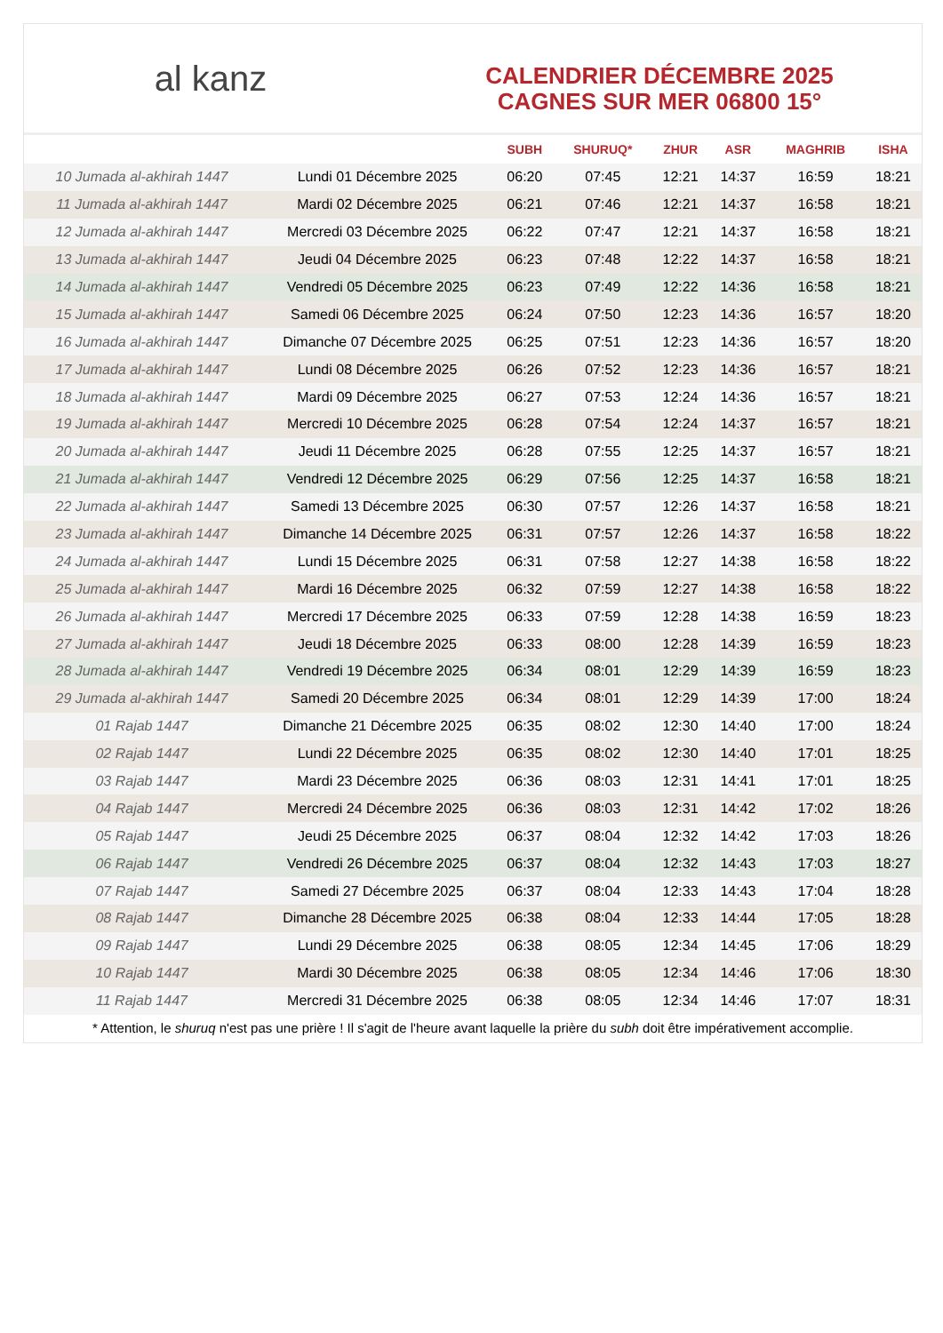al kanz
CALENDRIER DÉCEMBRE 2025
CAGNES SUR MER 06800 15°
| | | SUBH | SHURUQ* | ZHUR | ASR | MAGHRIB | ISHA |
| --- | --- | --- | --- | --- | --- | --- | --- |
| 10 Jumada al-akhirah 1447 | Lundi 01 Décembre 2025 | 06:20 | 07:45 | 12:21 | 14:37 | 16:59 | 18:21 |
| 11 Jumada al-akhirah 1447 | Mardi 02 Décembre 2025 | 06:21 | 07:46 | 12:21 | 14:37 | 16:58 | 18:21 |
| 12 Jumada al-akhirah 1447 | Mercredi 03 Décembre 2025 | 06:22 | 07:47 | 12:21 | 14:37 | 16:58 | 18:21 |
| 13 Jumada al-akhirah 1447 | Jeudi 04 Décembre 2025 | 06:23 | 07:48 | 12:22 | 14:37 | 16:58 | 18:21 |
| 14 Jumada al-akhirah 1447 | Vendredi 05 Décembre 2025 | 06:23 | 07:49 | 12:22 | 14:36 | 16:58 | 18:21 |
| 15 Jumada al-akhirah 1447 | Samedi 06 Décembre 2025 | 06:24 | 07:50 | 12:23 | 14:36 | 16:57 | 18:20 |
| 16 Jumada al-akhirah 1447 | Dimanche 07 Décembre 2025 | 06:25 | 07:51 | 12:23 | 14:36 | 16:57 | 18:20 |
| 17 Jumada al-akhirah 1447 | Lundi 08 Décembre 2025 | 06:26 | 07:52 | 12:23 | 14:36 | 16:57 | 18:21 |
| 18 Jumada al-akhirah 1447 | Mardi 09 Décembre 2025 | 06:27 | 07:53 | 12:24 | 14:36 | 16:57 | 18:21 |
| 19 Jumada al-akhirah 1447 | Mercredi 10 Décembre 2025 | 06:28 | 07:54 | 12:24 | 14:37 | 16:57 | 18:21 |
| 20 Jumada al-akhirah 1447 | Jeudi 11 Décembre 2025 | 06:28 | 07:55 | 12:25 | 14:37 | 16:57 | 18:21 |
| 21 Jumada al-akhirah 1447 | Vendredi 12 Décembre 2025 | 06:29 | 07:56 | 12:25 | 14:37 | 16:58 | 18:21 |
| 22 Jumada al-akhirah 1447 | Samedi 13 Décembre 2025 | 06:30 | 07:57 | 12:26 | 14:37 | 16:58 | 18:21 |
| 23 Jumada al-akhirah 1447 | Dimanche 14 Décembre 2025 | 06:31 | 07:57 | 12:26 | 14:37 | 16:58 | 18:22 |
| 24 Jumada al-akhirah 1447 | Lundi 15 Décembre 2025 | 06:31 | 07:58 | 12:27 | 14:38 | 16:58 | 18:22 |
| 25 Jumada al-akhirah 1447 | Mardi 16 Décembre 2025 | 06:32 | 07:59 | 12:27 | 14:38 | 16:58 | 18:22 |
| 26 Jumada al-akhirah 1447 | Mercredi 17 Décembre 2025 | 06:33 | 07:59 | 12:28 | 14:38 | 16:59 | 18:23 |
| 27 Jumada al-akhirah 1447 | Jeudi 18 Décembre 2025 | 06:33 | 08:00 | 12:28 | 14:39 | 16:59 | 18:23 |
| 28 Jumada al-akhirah 1447 | Vendredi 19 Décembre 2025 | 06:34 | 08:01 | 12:29 | 14:39 | 16:59 | 18:23 |
| 29 Jumada al-akhirah 1447 | Samedi 20 Décembre 2025 | 06:34 | 08:01 | 12:29 | 14:39 | 17:00 | 18:24 |
| 01 Rajab 1447 | Dimanche 21 Décembre 2025 | 06:35 | 08:02 | 12:30 | 14:40 | 17:00 | 18:24 |
| 02 Rajab 1447 | Lundi 22 Décembre 2025 | 06:35 | 08:02 | 12:30 | 14:40 | 17:01 | 18:25 |
| 03 Rajab 1447 | Mardi 23 Décembre 2025 | 06:36 | 08:03 | 12:31 | 14:41 | 17:01 | 18:25 |
| 04 Rajab 1447 | Mercredi 24 Décembre 2025 | 06:36 | 08:03 | 12:31 | 14:42 | 17:02 | 18:26 |
| 05 Rajab 1447 | Jeudi 25 Décembre 2025 | 06:37 | 08:04 | 12:32 | 14:42 | 17:03 | 18:26 |
| 06 Rajab 1447 | Vendredi 26 Décembre 2025 | 06:37 | 08:04 | 12:32 | 14:43 | 17:03 | 18:27 |
| 07 Rajab 1447 | Samedi 27 Décembre 2025 | 06:37 | 08:04 | 12:33 | 14:43 | 17:04 | 18:28 |
| 08 Rajab 1447 | Dimanche 28 Décembre 2025 | 06:38 | 08:04 | 12:33 | 14:44 | 17:05 | 18:28 |
| 09 Rajab 1447 | Lundi 29 Décembre 2025 | 06:38 | 08:05 | 12:34 | 14:45 | 17:06 | 18:29 |
| 10 Rajab 1447 | Mardi 30 Décembre 2025 | 06:38 | 08:05 | 12:34 | 14:46 | 17:06 | 18:30 |
| 11 Rajab 1447 | Mercredi 31 Décembre 2025 | 06:38 | 08:05 | 12:34 | 14:46 | 17:07 | 18:31 |
* Attention, le shuruq n'est pas une prière ! Il s'agit de l'heure avant laquelle la prière du subh doit être impérativement accomplie.